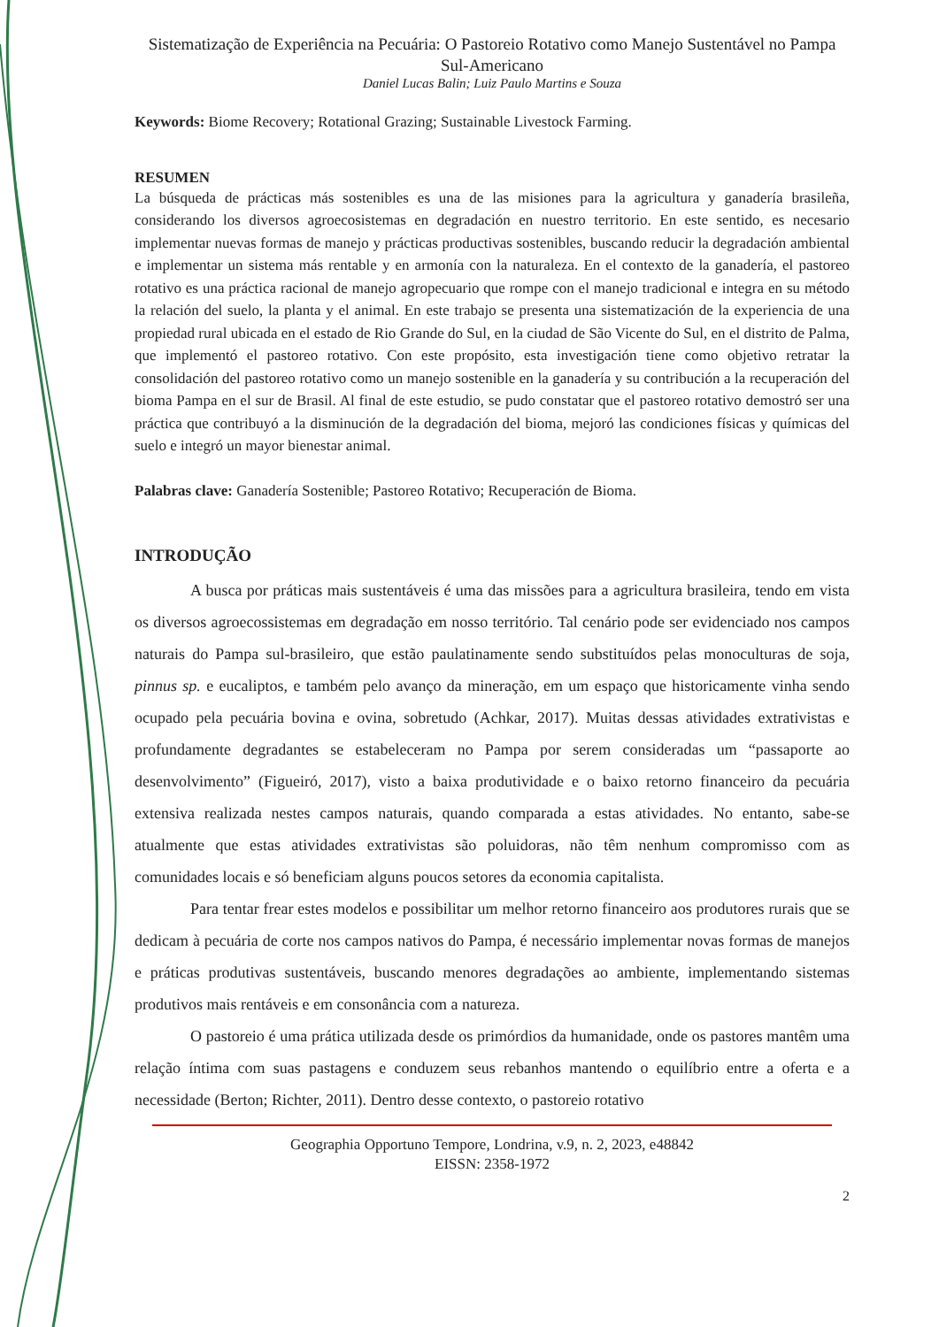Sistematização de Experiência na Pecuária: O Pastoreio Rotativo como Manejo Sustentável no Pampa Sul-Americano
Daniel Lucas Balin; Luiz Paulo Martins e Souza
Keywords: Biome Recovery; Rotational Grazing; Sustainable Livestock Farming.
RESUMEN
La búsqueda de prácticas más sostenibles es una de las misiones para la agricultura y ganadería brasileña, considerando los diversos agroecosistemas en degradación en nuestro territorio. En este sentido, es necesario implementar nuevas formas de manejo y prácticas productivas sostenibles, buscando reducir la degradación ambiental e implementar un sistema más rentable y en armonía con la naturaleza. En el contexto de la ganadería, el pastoreo rotativo es una práctica racional de manejo agropecuario que rompe con el manejo tradicional e integra en su método la relación del suelo, la planta y el animal. En este trabajo se presenta una sistematización de la experiencia de una propiedad rural ubicada en el estado de Rio Grande do Sul, en la ciudad de São Vicente do Sul, en el distrito de Palma, que implementó el pastoreo rotativo. Con este propósito, esta investigación tiene como objetivo retratar la consolidación del pastoreo rotativo como un manejo sostenible en la ganadería y su contribución a la recuperación del bioma Pampa en el sur de Brasil. Al final de este estudio, se pudo constatar que el pastoreo rotativo demostró ser una práctica que contribuyó a la disminución de la degradación del bioma, mejoró las condiciones físicas y químicas del suelo e integró un mayor bienestar animal.
Palabras clave: Ganadería Sostenible; Pastoreo Rotativo; Recuperación de Bioma.
INTRODUÇÃO
A busca por práticas mais sustentáveis é uma das missões para a agricultura brasileira, tendo em vista os diversos agroecossistemas em degradação em nosso território. Tal cenário pode ser evidenciado nos campos naturais do Pampa sul-brasileiro, que estão paulatinamente sendo substituídos pelas monoculturas de soja, pinnus sp. e eucaliptos, e também pelo avanço da mineração, em um espaço que historicamente vinha sendo ocupado pela pecuária bovina e ovina, sobretudo (Achkar, 2017). Muitas dessas atividades extrativistas e profundamente degradantes se estabeleceram no Pampa por serem consideradas um “passaporte ao desenvolvimento” (Figueiró, 2017), visto a baixa produtividade e o baixo retorno financeiro da pecuária extensiva realizada nestes campos naturais, quando comparada a estas atividades. No entanto, sabe-se atualmente que estas atividades extrativistas são poluidoras, não têm nenhum compromisso com as comunidades locais e só beneficiam alguns poucos setores da economia capitalista.
Para tentar frear estes modelos e possibilitar um melhor retorno financeiro aos produtores rurais que se dedicam à pecuária de corte nos campos nativos do Pampa, é necessário implementar novas formas de manejos e práticas produtivas sustentáveis, buscando menores degradações ao ambiente, implementando sistemas produtivos mais rentáveis e em consonância com a natureza.
O pastoreio é uma prática utilizada desde os primórdios da humanidade, onde os pastores mantêm uma relação íntima com suas pastagens e conduzem seus rebanhos mantendo o equilíbrio entre a oferta e a necessidade (Berton; Richter, 2011). Dentro desse contexto, o pastoreio rotativo
Geographia Opportuno Tempore, Londrina, v.9, n. 2, 2023, e48842
EISSN: 2358-1972
2